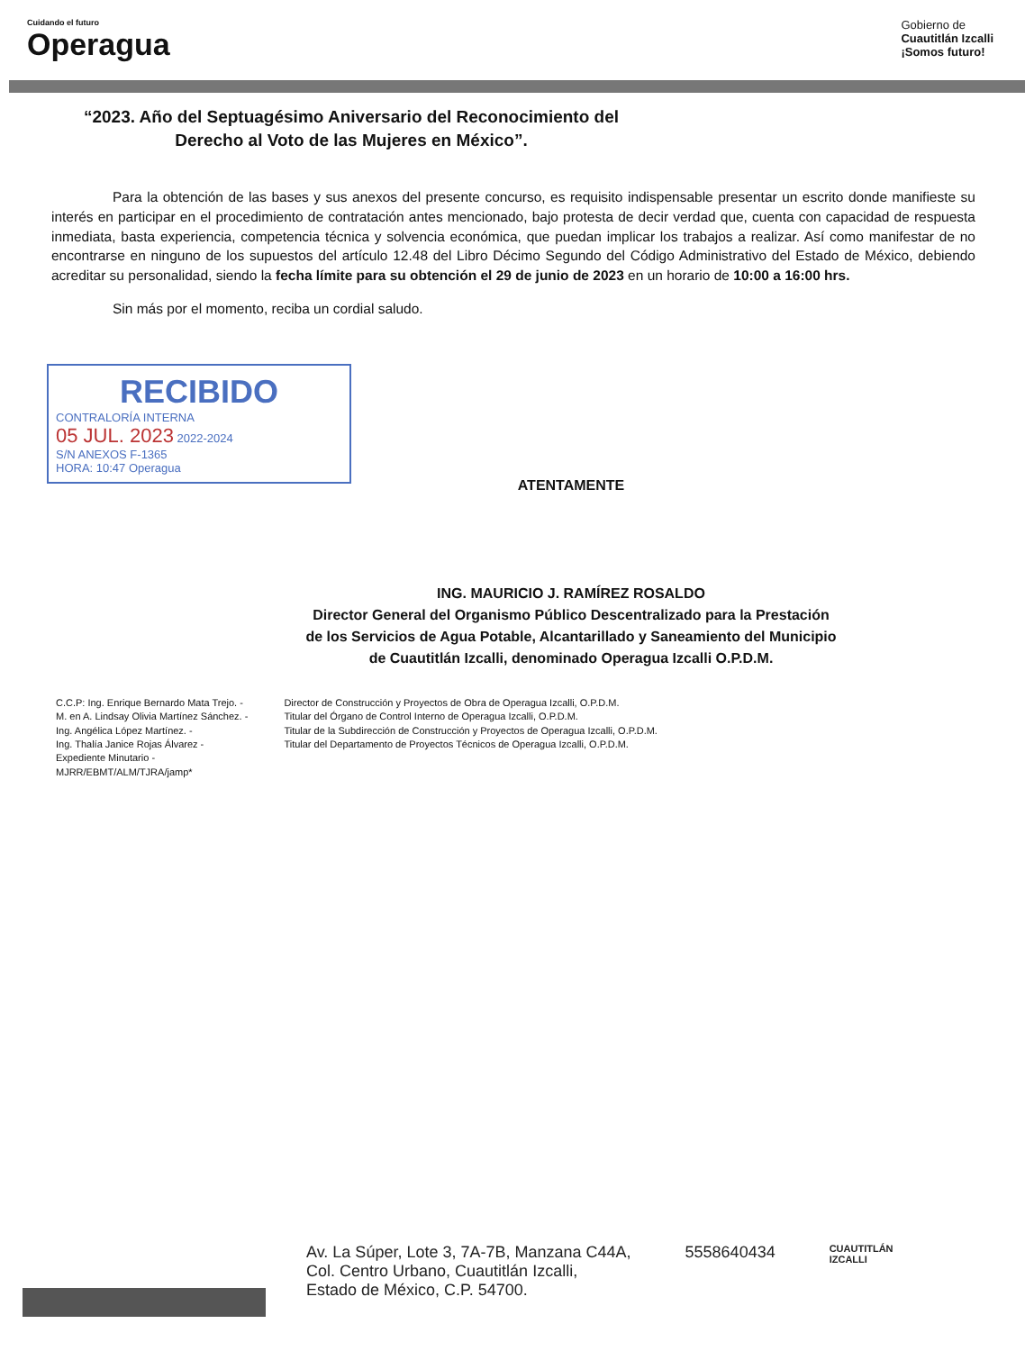Cuidando el futuro
Operagua
Gobierno de
Cuautitlán Izcalli
¡Somos futuro!
“2023. Año del Septuagésimo Aniversario del Reconocimiento del
Derecho al Voto de las Mujeres en México”.
Para la obtención de las bases y sus anexos del presente concurso, es requisito indispensable presentar un escrito donde manifieste su interés en participar en el procedimiento de contratación antes mencionado, bajo protesta de decir verdad que, cuenta con capacidad de respuesta inmediata, basta experiencia, competencia técnica y solvencia económica, que puedan implicar los trabajos a realizar. Así como manifestar de no encontrarse en ninguno de los supuestos del artículo 12.48 del Libro Décimo Segundo del Código Administrativo del Estado de México, debiendo acreditar su personalidad, siendo la fecha límite para su obtención el 29 de junio de 2023 en un horario de 10:00 a 16:00 hrs.
Sin más por el momento, reciba un cordial saludo.
RECIBIDO
CONTRALORÍA INTERNA
05 JUL. 2023 2022-2024
S/N ANEXOS F-1365
HORA: 10:47 Operagua
ATENTAMENTE
ING. MAURICIO J. RAMÍREZ ROSALDO
Director General del Organismo Público Descentralizado para la Prestación
de los Servicios de Agua Potable, Alcantarillado y Saneamiento del Municipio
de Cuautitlán Izcalli, denominado Operagua Izcalli O.P.D.M.
C.C.P: Ing. Enrique Bernardo Mata Trejo. -
M. en A. Lindsay Olivia Martínez Sánchez. -
Ing. Angélica López Martínez. -
Ing. Thalía Janice Rojas Álvarez -
Expediente Minutario -
MJRR/EBMT/ALM/TJRA/jamp*
Director de Construcción y Proyectos de Obra de Operagua Izcalli, O.P.D.M.
Titular del Órgano de Control Interno de Operagua Izcalli, O.P.D.M.
Titular de la Subdirección de Construcción y Proyectos de Operagua Izcalli, O.P.D.M.
Titular del Departamento de Proyectos Técnicos de Operagua Izcalli, O.P.D.M.
Av. La Súper, Lote 3, 7A-7B, Manzana C44A,
Col. Centro Urbano, Cuautitlán Izcalli,
Estado de México, C.P. 54700.
5558640434
CUAUTITLÁN
IZCALLI